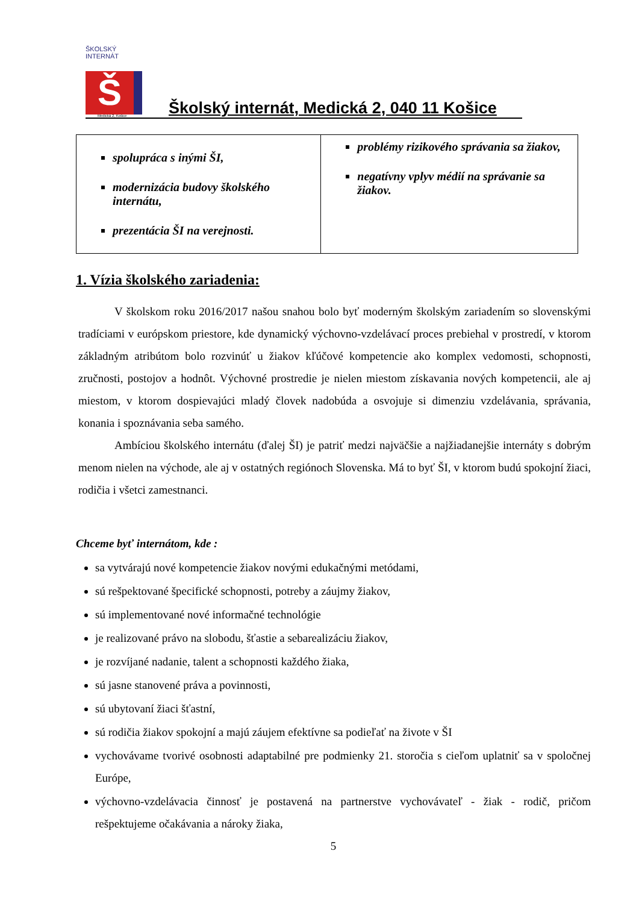ŠKOLSKÝ INTERNÁT
Š
Medická 2, Košice
Školský internát, Medická 2, 040 11 Košice
| spolupráca s inými ŠI, modernizácia budovy školského internátu, prezentácia ŠI na verejnosti. | problémy rizikového správania sa žiakov, negatívny vplyv médií na správanie sa žiakov. |
1. Vízia školského zariadenia:
V školskom roku 2016/2017 našou snahou bolo byť moderným školským zariadením so slovenskými tradíciami v európskom priestore, kde dynamický výchovno-vzdelávací proces prebiehal v prostredí, v ktorom základným atribútom bolo rozvinúť u žiakov kľúčové kompetencie ako komplex vedomosti, schopnosti, zručnosti, postojov a hodnôt. Výchovné prostredie je nielen miestom získavania nových kompetencii, ale aj miestom, v ktorom dospievajúci mladý človek nadobúda a osvojuje si dimenziu vzdelávania, správania, konania i spoznávania seba samého.
Ambíciou školského internátu (ďalej ŠI) je patriť medzi najväčšie a najžiadanejšie internáty s dobrým menom nielen na východe, ale aj v ostatných regiónoch Slovenska. Má to byť ŠI, v ktorom budú spokojní žiaci, rodičia i všetci zamestnanci.
Chceme byť internátom, kde :
sa vytvárajú nové kompetencie žiakov novými edukačnými metódami,
sú rešpektované špecifické schopnosti, potreby a záujmy žiakov,
sú implementované nové informačné technológie
je realizované právo na slobodu, šťastie a sebarealizáciu žiakov,
je rozvíjané nadanie, talent a schopnosti každého žiaka,
sú jasne stanovené práva a povinnosti,
sú ubytovaní žiaci šťastní,
sú rodičia žiakov spokojní a majú záujem efektívne sa podieľať na živote v ŠI
vychovávame tvorivé osobnosti adaptabilné pre podmienky 21. storočia s cieľom uplatniť sa v spoločnej Európe,
výchovno-vzdelávacia činnosť je postavená na partnerstve vychovávateľ - žiak - rodič, pričom rešpektujeme očakávania a nároky žiaka,
5